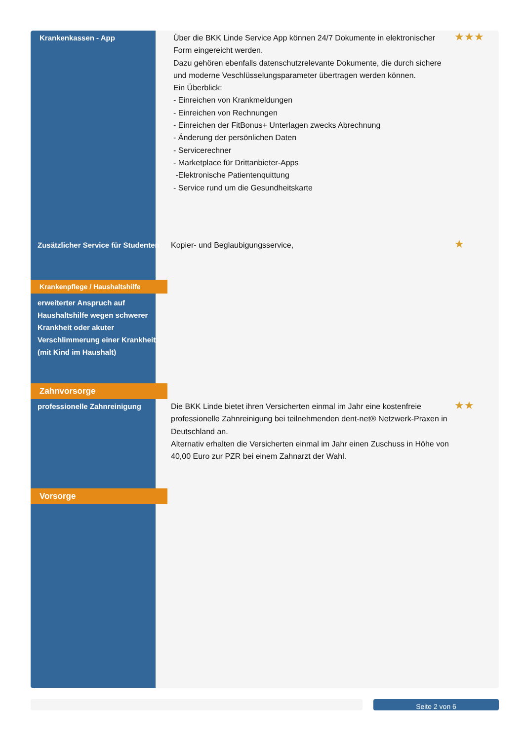| Krankenkassen - App | Über die BKK Linde Service App können 24/7 Dokumente in elektronischer Form eingereicht werden. Dazu gehören ebenfalls datenschutzrelevante Dokumente, die durch sichere und moderne Veschlüsselungsparameter übertragen werden können. Ein Überblick: - Einreichen von Krankmeldungen - Einreichen von Rechnungen - Einreichen der FitBonus+ Unterlagen zwecks Abrechnung - Änderung der persönlichen Daten - Servicerechner - Marketplace für Drittanbieter-Apps -Elektronische Patientenquittung - Service rund um die Gesundheitskarte | ★★★ |
| Zusätzlicher Service für Studenten | Kopier- und Beglaubigungsservice, | ★ |
| Krankenpflege / Haushaltshilfe | | |
| erweiterter Anspruch auf Haushaltshilfe wegen schwerer Krankheit oder akuter Verschlimmerung einer Krankheit (mit Kind im Haushalt) | | |
| Zahnvorsorge | | |
| professionelle Zahnreinigung | Die BKK Linde bietet ihren Versicherten einmal im Jahr eine kostenfreie professionelle Zahnreinigung bei teilnehmenden dent-net® Netzwerk-Praxen in Deutschland an. Alternativ erhalten die Versicherten einmal im Jahr einen Zuschuss in Höhe von 40,00 Euro zur PZR bei einem Zahnarzt der Wahl. | ★★ |
| Vorsorge | | |
Seite 2 von 6